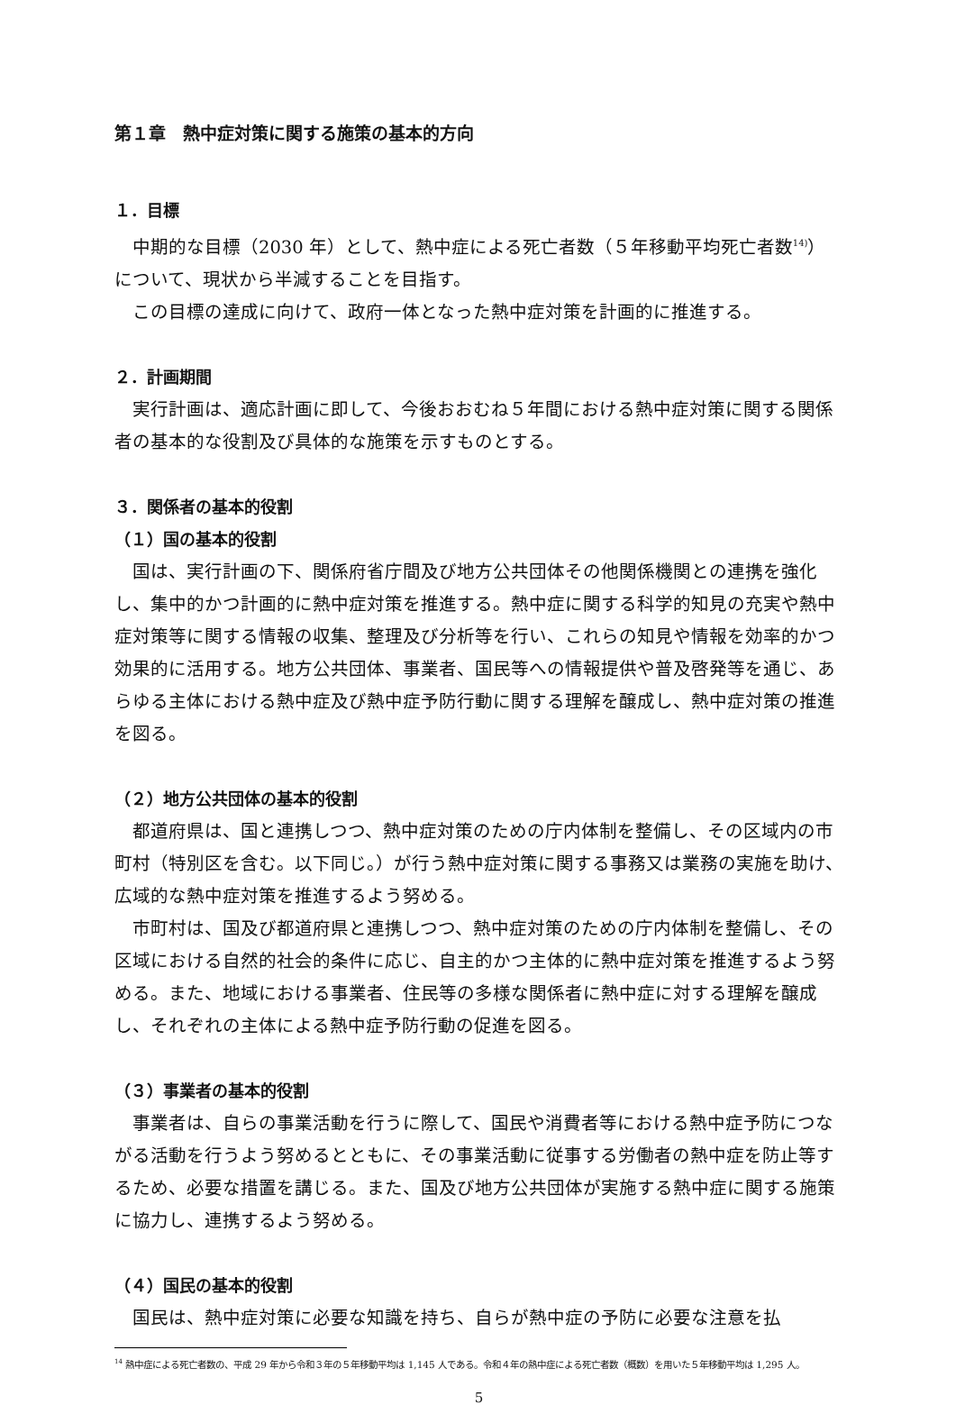第１章　熱中症対策に関する施策の基本的方向
１．目標
　中期的な目標（2030 年）として、熱中症による死亡者数（５年移動平均死亡者数<sup>14)</sup>）について、現状から半減することを目指す。
　この目標の達成に向けて、政府一体となった熱中症対策を計画的に推進する。
２．計画期間
　実行計画は、適応計画に即して、今後おおむね５年間における熱中症対策に関する関係者の基本的な役割及び具体的な施策を示すものとする。
３．関係者の基本的役割
（１）国の基本的役割
　国は、実行計画の下、関係府省庁間及び地方公共団体その他関係機関との連携を強化し、集中的かつ計画的に熱中症対策を推進する。熱中症に関する科学的知見の充実や熱中症対策等に関する情報の収集、整理及び分析等を行い、これらの知見や情報を効率的かつ効果的に活用する。地方公共団体、事業者、国民等への情報提供や普及啓発等を通じ、あらゆる主体における熱中症及び熱中症予防行動に関する理解を醸成し、熱中症対策の推進を図る。
（２）地方公共団体の基本的役割
　都道府県は、国と連携しつつ、熱中症対策のための庁内体制を整備し、その区域内の市町村（特別区を含む。以下同じ。）が行う熱中症対策に関する事務又は業務の実施を助け、広域的な熱中症対策を推進するよう努める。
　市町村は、国及び都道府県と連携しつつ、熱中症対策のための庁内体制を整備し、その区域における自然的社会的条件に応じ、自主的かつ主体的に熱中症対策を推進するよう努める。また、地域における事業者、住民等の多様な関係者に熱中症に対する理解を醸成し、それぞれの主体による熱中症予防行動の促進を図る。
（３）事業者の基本的役割
　事業者は、自らの事業活動を行うに際して、国民や消費者等における熱中症予防につながる活動を行うよう努めるとともに、その事業活動に従事する労働者の熱中症を防止等するため、必要な措置を講じる。また、国及び地方公共団体が実施する熱中症に関する施策に協力し、連携するよう努める。
（４）国民の基本的役割
　国民は、熱中症対策に必要な知識を持ち、自らが熱中症の予防に必要な注意を払
<sup>14</sup> 熱中症による死亡者数の、平成 29 年から令和３年の５年移動平均は 1,145 人である。令和４年の熱中症による死亡者数（概数）を用いた５年移動平均は 1,295 人。
5